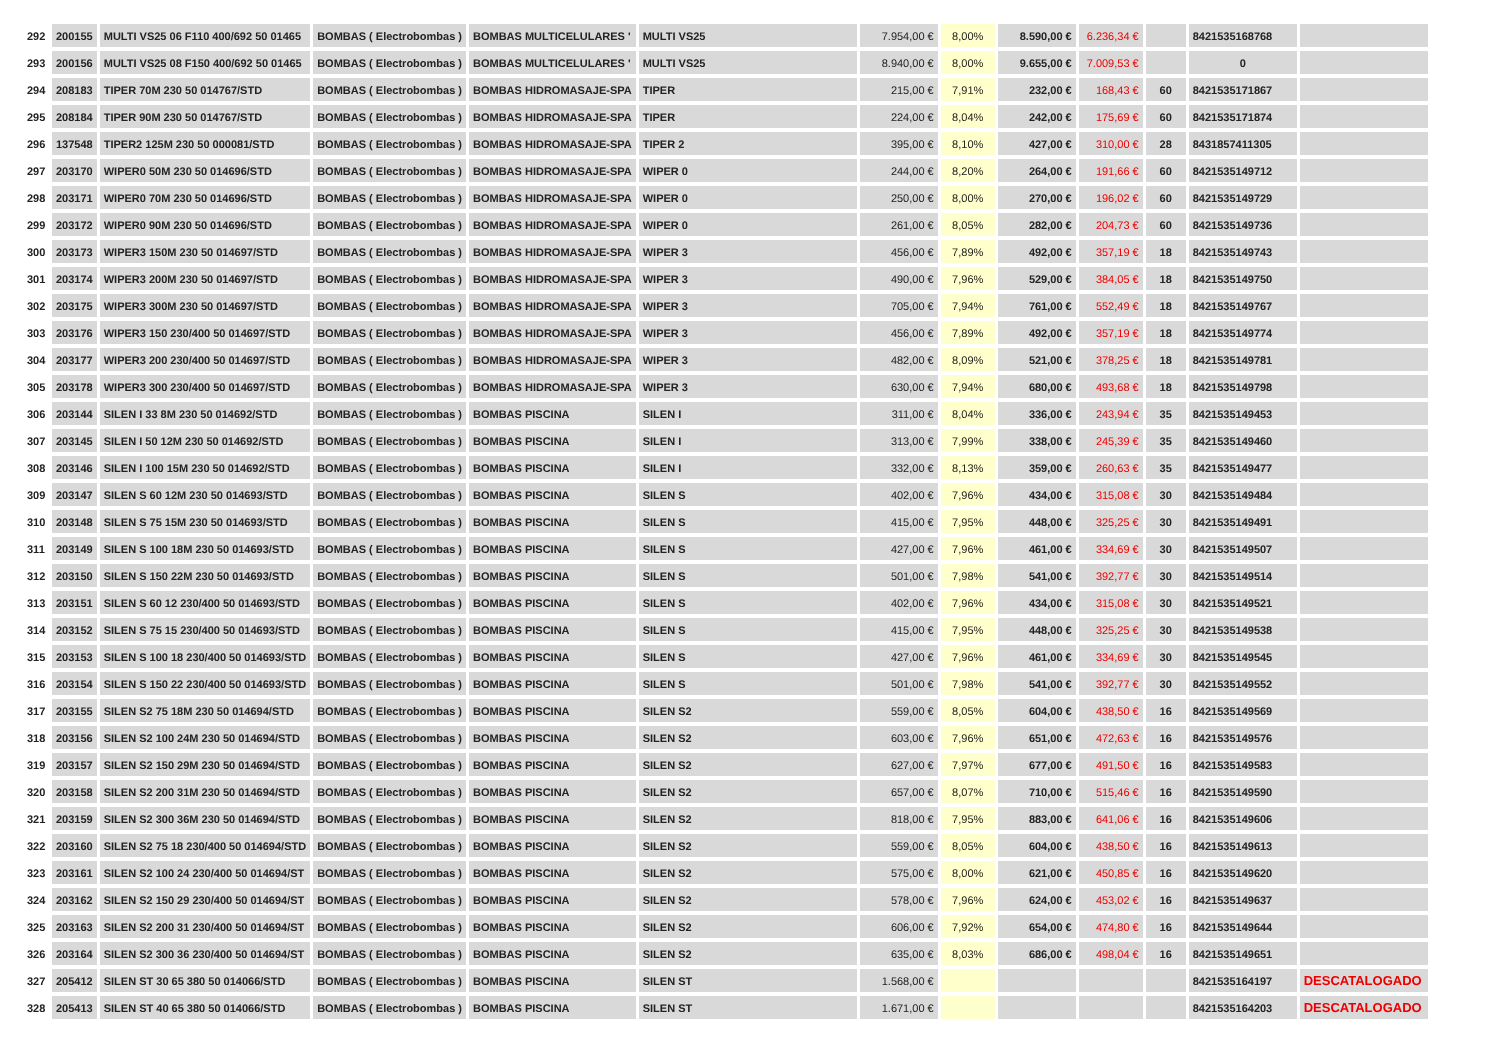| 292 | 200155 | MULTI VS25 06 F110 400/692 50 01465 | BOMBAS ( Electrobombas ) | BOMBAS MULTICELULARES ' | MULTI VS25 | 7.954,00 € | 8,00% | 8.590,00 € | 6.236,34 € | | 8421535168768 | |
| 293 | 200156 | MULTI VS25 08 F150 400/692 50 01465 | BOMBAS ( Electrobombas ) | BOMBAS MULTICELULARES ' | MULTI VS25 | 8.940,00 € | 8,00% | 9.655,00 € | 7.009,53 € | | 0 | |
| 294 | 208183 | TIPER 70M 230 50 014767/STD | BOMBAS ( Electrobombas ) | BOMBAS HIDROMASAJE-SPA | TIPER | 215,00 € | 7,91% | 232,00 € | 168,43 € | 60 | 8421535171867 | |
| 295 | 208184 | TIPER 90M 230 50 014767/STD | BOMBAS ( Electrobombas ) | BOMBAS HIDROMASAJE-SPA | TIPER | 224,00 € | 8,04% | 242,00 € | 175,69 € | 60 | 8421535171874 | |
| 296 | 137548 | TIPER2 125M 230 50 000081/STD | BOMBAS ( Electrobombas ) | BOMBAS HIDROMASAJE-SPA | TIPER 2 | 395,00 € | 8,10% | 427,00 € | 310,00 € | 28 | 8431857411305 | |
| 297 | 203170 | WIPER0 50M 230 50 014696/STD | BOMBAS ( Electrobombas ) | BOMBAS HIDROMASAJE-SPA | WIPER 0 | 244,00 € | 8,20% | 264,00 € | 191,66 € | 60 | 8421535149712 | |
| 298 | 203171 | WIPER0 70M 230 50 014696/STD | BOMBAS ( Electrobombas ) | BOMBAS HIDROMASAJE-SPA | WIPER 0 | 250,00 € | 8,00% | 270,00 € | 196,02 € | 60 | 8421535149729 | |
| 299 | 203172 | WIPER0 90M 230 50 014696/STD | BOMBAS ( Electrobombas ) | BOMBAS HIDROMASAJE-SPA | WIPER 0 | 261,00 € | 8,05% | 282,00 € | 204,73 € | 60 | 8421535149736 | |
| 300 | 203173 | WIPER3 150M 230 50 014697/STD | BOMBAS ( Electrobombas ) | BOMBAS HIDROMASAJE-SPA | WIPER 3 | 456,00 € | 7,89% | 492,00 € | 357,19 € | 18 | 8421535149743 | |
| 301 | 203174 | WIPER3 200M 230 50 014697/STD | BOMBAS ( Electrobombas ) | BOMBAS HIDROMASAJE-SPA | WIPER 3 | 490,00 € | 7,96% | 529,00 € | 384,05 € | 18 | 8421535149750 | |
| 302 | 203175 | WIPER3 300M 230 50 014697/STD | BOMBAS ( Electrobombas ) | BOMBAS HIDROMASAJE-SPA | WIPER 3 | 705,00 € | 7,94% | 761,00 € | 552,49 € | 18 | 8421535149767 | |
| 303 | 203176 | WIPER3 150 230/400 50 014697/STD | BOMBAS ( Electrobombas ) | BOMBAS HIDROMASAJE-SPA | WIPER 3 | 456,00 € | 7,89% | 492,00 € | 357,19 € | 18 | 8421535149774 | |
| 304 | 203177 | WIPER3 200 230/400 50 014697/STD | BOMBAS ( Electrobombas ) | BOMBAS HIDROMASAJE-SPA | WIPER 3 | 482,00 € | 8,09% | 521,00 € | 378,25 € | 18 | 8421535149781 | |
| 305 | 203178 | WIPER3 300 230/400 50 014697/STD | BOMBAS ( Electrobombas ) | BOMBAS HIDROMASAJE-SPA | WIPER 3 | 630,00 € | 7,94% | 680,00 € | 493,68 € | 18 | 8421535149798 | |
| 306 | 203144 | SILEN I 33 8M 230 50 014692/STD | BOMBAS ( Electrobombas ) | BOMBAS PISCINA | SILEN I | 311,00 € | 8,04% | 336,00 € | 243,94 € | 35 | 8421535149453 | |
| 307 | 203145 | SILEN I 50 12M 230 50 014692/STD | BOMBAS ( Electrobombas ) | BOMBAS PISCINA | SILEN I | 313,00 € | 7,99% | 338,00 € | 245,39 € | 35 | 8421535149460 | |
| 308 | 203146 | SILEN I 100 15M 230 50 014692/STD | BOMBAS ( Electrobombas ) | BOMBAS PISCINA | SILEN I | 332,00 € | 8,13% | 359,00 € | 260,63 € | 35 | 8421535149477 | |
| 309 | 203147 | SILEN S 60 12M 230 50 014693/STD | BOMBAS ( Electrobombas ) | BOMBAS PISCINA | SILEN S | 402,00 € | 7,96% | 434,00 € | 315,08 € | 30 | 8421535149484 | |
| 310 | 203148 | SILEN S 75 15M 230 50 014693/STD | BOMBAS ( Electrobombas ) | BOMBAS PISCINA | SILEN S | 415,00 € | 7,95% | 448,00 € | 325,25 € | 30 | 8421535149491 | |
| 311 | 203149 | SILEN S 100 18M 230 50 014693/STD | BOMBAS ( Electrobombas ) | BOMBAS PISCINA | SILEN S | 427,00 € | 7,96% | 461,00 € | 334,69 € | 30 | 8421535149507 | |
| 312 | 203150 | SILEN S 150 22M 230 50 014693/STD | BOMBAS ( Electrobombas ) | BOMBAS PISCINA | SILEN S | 501,00 € | 7,98% | 541,00 € | 392,77 € | 30 | 8421535149514 | |
| 313 | 203151 | SILEN S 60 12 230/400 50 014693/STD | BOMBAS ( Electrobombas ) | BOMBAS PISCINA | SILEN S | 402,00 € | 7,96% | 434,00 € | 315,08 € | 30 | 8421535149521 | |
| 314 | 203152 | SILEN S 75 15 230/400 50 014693/STD | BOMBAS ( Electrobombas ) | BOMBAS PISCINA | SILEN S | 415,00 € | 7,95% | 448,00 € | 325,25 € | 30 | 8421535149538 | |
| 315 | 203153 | SILEN S 100 18 230/400 50 014693/STD | BOMBAS ( Electrobombas ) | BOMBAS PISCINA | SILEN S | 427,00 € | 7,96% | 461,00 € | 334,69 € | 30 | 8421535149545 | |
| 316 | 203154 | SILEN S 150 22 230/400 50 014693/STD | BOMBAS ( Electrobombas ) | BOMBAS PISCINA | SILEN S | 501,00 € | 7,98% | 541,00 € | 392,77 € | 30 | 8421535149552 | |
| 317 | 203155 | SILEN S2 75 18M 230 50 014694/STD | BOMBAS ( Electrobombas ) | BOMBAS PISCINA | SILEN S2 | 559,00 € | 8,05% | 604,00 € | 438,50 € | 16 | 8421535149569 | |
| 318 | 203156 | SILEN S2 100 24M 230 50 014694/STD | BOMBAS ( Electrobombas ) | BOMBAS PISCINA | SILEN S2 | 603,00 € | 7,96% | 651,00 € | 472,63 € | 16 | 8421535149576 | |
| 319 | 203157 | SILEN S2 150 29M 230 50 014694/STD | BOMBAS ( Electrobombas ) | BOMBAS PISCINA | SILEN S2 | 627,00 € | 7,97% | 677,00 € | 491,50 € | 16 | 8421535149583 | |
| 320 | 203158 | SILEN S2 200 31M 230 50 014694/STD | BOMBAS ( Electrobombas ) | BOMBAS PISCINA | SILEN S2 | 657,00 € | 8,07% | 710,00 € | 515,46 € | 16 | 8421535149590 | |
| 321 | 203159 | SILEN S2 300 36M 230 50 014694/STD | BOMBAS ( Electrobombas ) | BOMBAS PISCINA | SILEN S2 | 818,00 € | 7,95% | 883,00 € | 641,06 € | 16 | 8421535149606 | |
| 322 | 203160 | SILEN S2 75 18 230/400 50 014694/STD | BOMBAS ( Electrobombas ) | BOMBAS PISCINA | SILEN S2 | 559,00 € | 8,05% | 604,00 € | 438,50 € | 16 | 8421535149613 | |
| 323 | 203161 | SILEN S2 100 24 230/400 50 014694/ST | BOMBAS ( Electrobombas ) | BOMBAS PISCINA | SILEN S2 | 575,00 € | 8,00% | 621,00 € | 450,85 € | 16 | 8421535149620 | |
| 324 | 203162 | SILEN S2 150 29 230/400 50 014694/ST | BOMBAS ( Electrobombas ) | BOMBAS PISCINA | SILEN S2 | 578,00 € | 7,96% | 624,00 € | 453,02 € | 16 | 8421535149637 | |
| 325 | 203163 | SILEN S2 200 31 230/400 50 014694/ST | BOMBAS ( Electrobombas ) | BOMBAS PISCINA | SILEN S2 | 606,00 € | 7,92% | 654,00 € | 474,80 € | 16 | 8421535149644 | |
| 326 | 203164 | SILEN S2 300 36 230/400 50 014694/ST | BOMBAS ( Electrobombas ) | BOMBAS PISCINA | SILEN S2 | 635,00 € | 8,03% | 686,00 € | 498,04 € | 16 | 8421535149651 | |
| 327 | 205412 | SILEN ST 30 65 380 50 014066/STD | BOMBAS ( Electrobombas ) | BOMBAS PISCINA | SILEN ST | 1.568,00 € | | | | | 8421535164197 | DESCATALOGADO |
| 328 | 205413 | SILEN ST 40 65 380 50 014066/STD | BOMBAS ( Electrobombas ) | BOMBAS PISCINA | SILEN ST | 1.671,00 € | | | | | 8421535164203 | DESCATALOGADO |